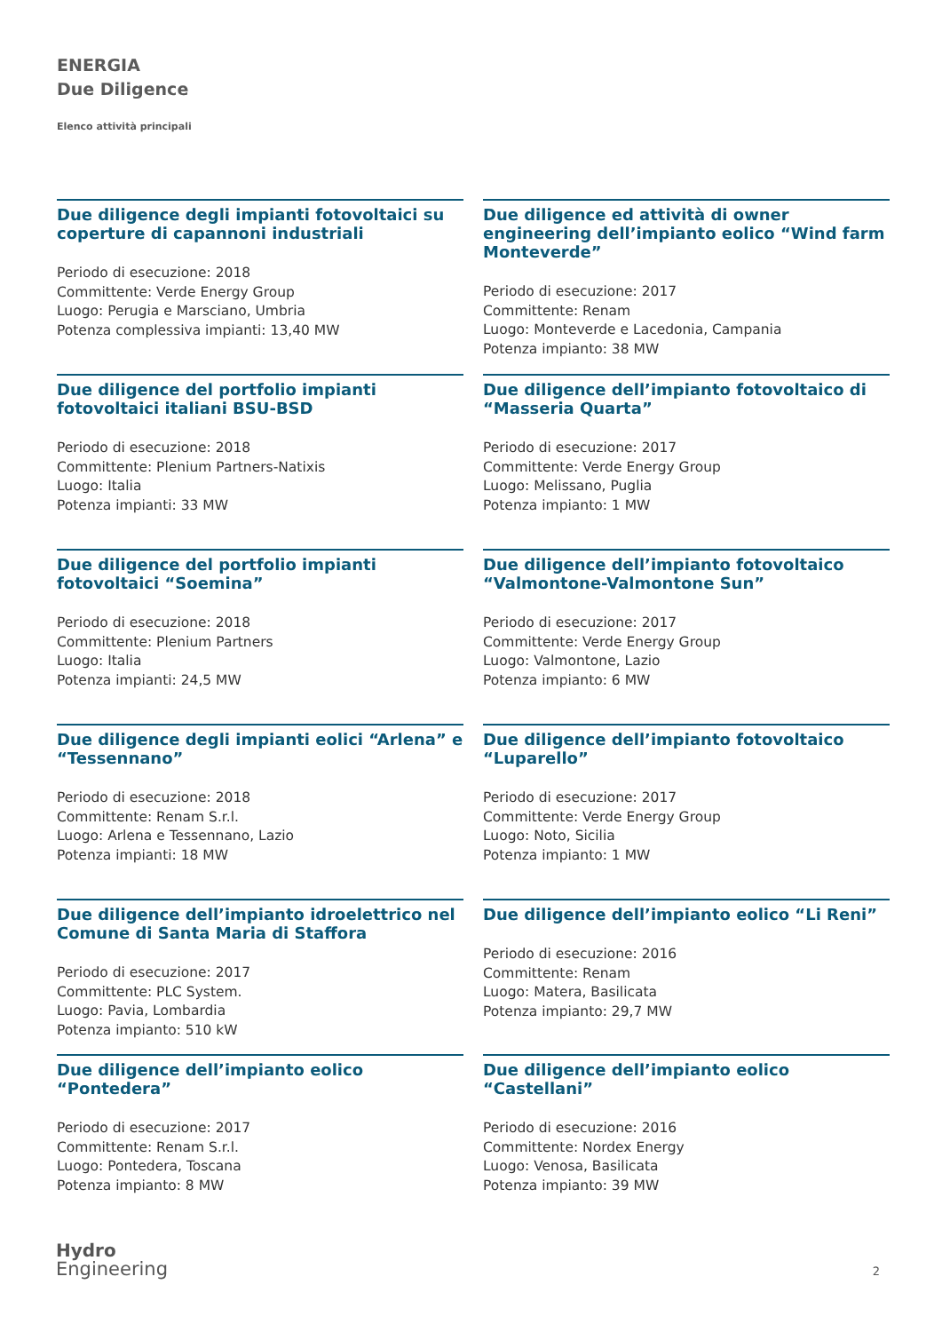ENERGIA
Due Diligence
Elenco attività principali
Due diligence degli impianti fotovoltaici su coperture di capannoni industriali
Periodo di esecuzione: 2018
Committente: Verde Energy Group
Luogo: Perugia e Marsciano, Umbria
Potenza complessiva impianti: 13,40 MW
Due diligence ed attività di owner engineering dell’impianto eolico “Wind farm Monteverde”
Periodo di esecuzione: 2017
Committente: Renam
Luogo: Monteverde e Lacedonia, Campania
Potenza impianto: 38 MW
Due diligence del portfolio impianti fotovoltaici italiani BSU-BSD
Periodo di esecuzione: 2018
Committente: Plenium Partners-Natixis
Luogo: Italia
Potenza impianti: 33 MW
Due diligence dell’impianto fotovoltaico di “Masseria Quarta”
Periodo di esecuzione: 2017
Committente: Verde Energy Group
Luogo: Melissano, Puglia
Potenza impianto: 1 MW
Due diligence del portfolio impianti fotovoltaici “Soemina”
Periodo di esecuzione: 2018
Committente: Plenium Partners
Luogo: Italia
Potenza impianti: 24,5 MW
Due diligence dell’impianto fotovoltaico “Valmontone-Valmontone Sun”
Periodo di esecuzione: 2017
Committente: Verde Energy Group
Luogo: Valmontone, Lazio
Potenza impianto: 6 MW
Due diligence degli impianti eolici “Arlena” e “Tessennano”
Periodo di esecuzione: 2018
Committente: Renam S.r.l.
Luogo: Arlena e Tessennano, Lazio
Potenza impianti: 18 MW
Due diligence dell’impianto fotovoltaico “Luparello”
Periodo di esecuzione: 2017
Committente: Verde Energy Group
Luogo: Noto, Sicilia
Potenza impianto: 1 MW
Due diligence dell’impianto idroelettrico nel Comune di Santa Maria di Staffora
Periodo di esecuzione: 2017
Committente: PLC System.
Luogo: Pavia, Lombardia
Potenza impianto: 510 kW
Due diligence dell’impianto eolico “Li Reni”
Periodo di esecuzione: 2016
Committente: Renam
Luogo: Matera, Basilicata
Potenza impianto: 29,7 MW
Due diligence dell’impianto eolico “Pontedera”
Periodo di esecuzione: 2017
Committente: Renam S.r.l.
Luogo: Pontedera, Toscana
Potenza impianto: 8 MW
Due diligence dell’impianto eolico “Castellani”
Periodo di esecuzione: 2016
Committente: Nordex Energy
Luogo: Venosa, Basilicata
Potenza impianto: 39 MW
Hydro
Engineering
2